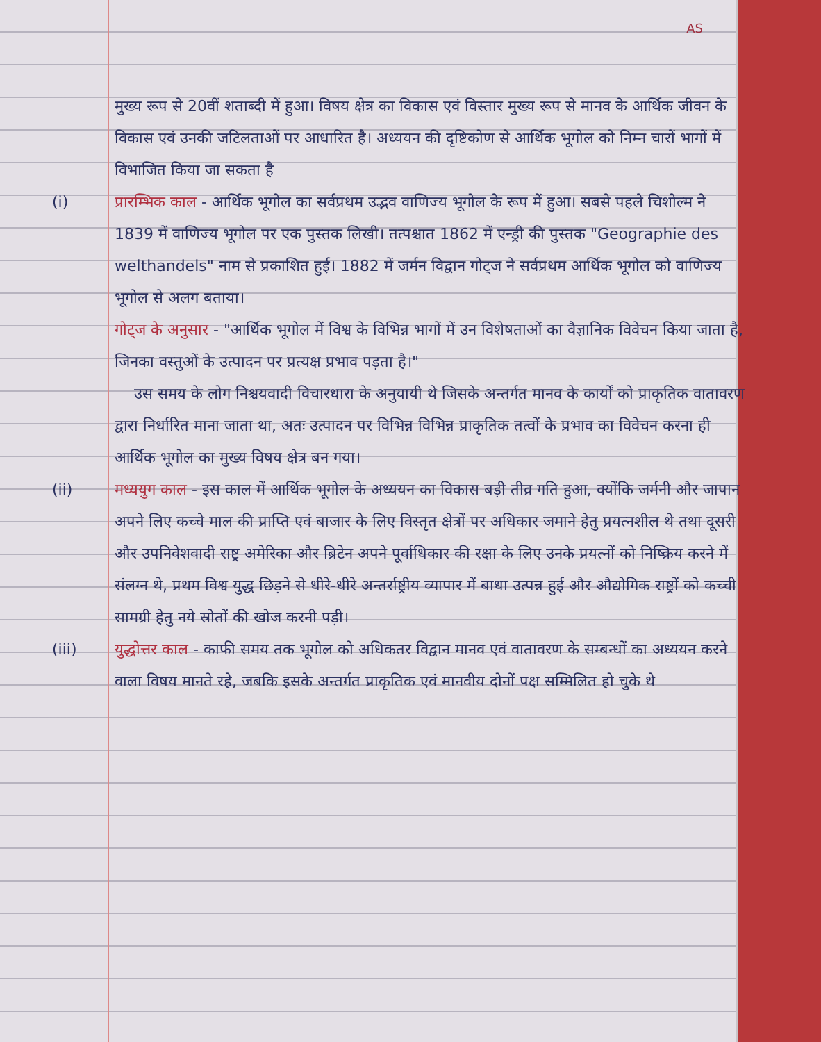AS
मुख्य रूप से 20वीं शताब्दी में हुआ। विषय क्षेत्र का विकास एवं विस्तार मुख्य रूप से मानव के आर्थिक जीवन के विकास एवं उनकी जटिलताओं पर आधारित है। अध्ययन की दृष्टिकोण से आर्थिक भूगोल को निम्न चारों भागों में विभाजित किया जा सकता है
(i) प्रारम्भिक काल - आर्थिक भूगोल का सर्वप्रथम उद्भव वाणिज्य भूगोल के रूप में हुआ। सबसे पहले चिशोल्म ने 1839 में वाणिज्य भूगोल पर एक पुस्तक लिखी। तत्पश्चात 1862 में एन्ड्री की पुस्तक "Geographie des welthandels" नाम से प्रकाशित हुई। 1882 में जर्मन विद्वान गोट्ज ने सर्वप्रथम आर्थिक भूगोल को वाणिज्य भूगोल से अलग बताया।
गोट्ज के अनुसार - "आर्थिक भूगोल में विश्व के विभिन्न भागों में उन विशेषताओं का वैज्ञानिक विवेचन किया जाता है, जिनका वस्तुओं के उत्पादन पर प्रत्यक्ष प्रभाव पड़ता है।"
उस समय के लोग निश्चयवादी विचारधारा के अनुयायी थे जिसके अन्तर्गत मानव के कार्यों को प्राकृतिक वातावरण द्वारा निर्धारित माना जाता था, अतः उत्पादन पर विभिन्न विभिन्न प्राकृतिक तत्वों के प्रभाव का विवेचन करना ही आर्थिक भूगोल का मुख्य विषय क्षेत्र बन गया।
(ii) मध्ययुग काल - इस काल में आर्थिक भूगोल के अध्ययन का विकास बड़ी तीव्र गति हुआ, क्योंकि जर्मनी और जापान अपने लिए कच्चे माल की प्राप्ति एवं बाजार के लिए विस्तृत क्षेत्रों पर अधिकार जमाने हेतु प्रयत्नशील थे तथा दूसरी और उपनिवेशवादी राष्ट्र अमेरिका और ब्रिटेन अपने पूर्वाधिकार की रक्षा के लिए उनके प्रयत्नों को निष्क्रिय करने में संलग्न थे, प्रथम विश्व युद्ध छिड़ने से धीरे-धीरे अन्तर्राष्ट्रीय व्यापार में बाधा उत्पन्न हुई और औद्योगिक राष्ट्रों को कच्ची सामग्री हेतु नये स्रोतों की खोज करनी पड़ी।
(iii) युद्धोत्तर काल - काफी समय तक भूगोल को अधिकतर विद्वान मानव एवं वातावरण के सम्बन्धों का अध्ययन करने वाला विषय मानते रहे, जबकि इसके अन्तर्गत प्राकृतिक एवं मानवीय दोनों पक्ष सम्मिलित हो चुके थे